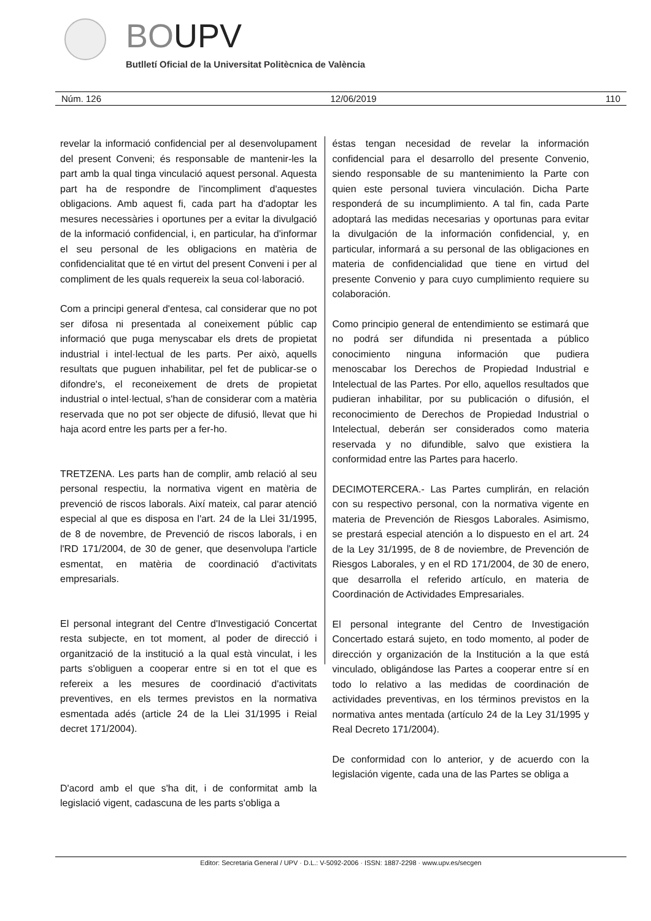BOUPV
Butlletí Oficial de la Universitat Politècnica de València
Núm. 126 12/06/2019 110
revelar la informació confidencial per al desenvolupament del present Conveni; és responsable de mantenir-les la part amb la qual tinga vinculació aquest personal. Aquesta part ha de respondre de l'incompliment d'aquestes obligacions. Amb aquest fi, cada part ha d'adoptar les mesures necessàries i oportunes per a evitar la divulgació de la informació confidencial, i, en particular, ha d'informar el seu personal de les obligacions en matèria de confidencialitat que té en virtut del present Conveni i per al compliment de les quals requereix la seua col·laboració.
Com a principi general d'entesa, cal considerar que no pot ser difosa ni presentada al coneixement públic cap informació que puga menyscabar els drets de propietat industrial i intel·lectual de les parts. Per això, aquells resultats que puguen inhabilitar, pel fet de publicar-se o difondre's, el reconeixement de drets de propietat industrial o intel·lectual, s'han de considerar com a matèria reservada que no pot ser objecte de difusió, llevat que hi haja acord entre les parts per a fer-ho.
TRETZENA. Les parts han de complir, amb relació al seu personal respectiu, la normativa vigent en matèria de prevenció de riscos laborals. Així mateix, cal parar atenció especial al que es disposa en l'art. 24 de la Llei 31/1995, de 8 de novembre, de Prevenció de riscos laborals, i en l'RD 171/2004, de 30 de gener, que desenvolupa l'article esmentat, en matèria de coordinació d'activitats empresarials.
El personal integrant del Centre d'Investigació Concertat resta subjecte, en tot moment, al poder de direcció i organització de la institució a la qual està vinculat, i les parts s'obliguen a cooperar entre si en tot el que es refereix a les mesures de coordinació d'activitats preventives, en els termes previstos en la normativa esmentada adés (article 24 de la Llei 31/1995 i Reial decret 171/2004).
D'acord amb el que s'ha dit, i de conformitat amb la legislació vigent, cadascuna de les parts s'obliga a
éstas tengan necesidad de revelar la información confidencial para el desarrollo del presente Convenio, siendo responsable de su mantenimiento la Parte con quien este personal tuviera vinculación. Dicha Parte responderá de su incumplimiento. A tal fin, cada Parte adoptará las medidas necesarias y oportunas para evitar la divulgación de la información confidencial, y, en particular, informará a su personal de las obligaciones en materia de confidencialidad que tiene en virtud del presente Convenio y para cuyo cumplimiento requiere su colaboración.
Como principio general de entendimiento se estimará que no podrá ser difundida ni presentada a público conocimiento ninguna información que pudiera menoscabar los Derechos de Propiedad Industrial e Intelectual de las Partes. Por ello, aquellos resultados que pudieran inhabilitar, por su publicación o difusión, el reconocimiento de Derechos de Propiedad Industrial o Intelectual, deberán ser considerados como materia reservada y no difundible, salvo que existiera la conformidad entre las Partes para hacerlo.
DECIMOTERCERA.- Las Partes cumplirán, en relación con su respectivo personal, con la normativa vigente en materia de Prevención de Riesgos Laborales. Asimismo, se prestará especial atención a lo dispuesto en el art. 24 de la Ley 31/1995, de 8 de noviembre, de Prevención de Riesgos Laborales, y en el RD 171/2004, de 30 de enero, que desarrolla el referido artículo, en materia de Coordinación de Actividades Empresariales.
El personal integrante del Centro de Investigación Concertado estará sujeto, en todo momento, al poder de dirección y organización de la Institución a la que está vinculado, obligándose las Partes a cooperar entre sí en todo lo relativo a las medidas de coordinación de actividades preventivas, en los términos previstos en la normativa antes mentada (artículo 24 de la Ley 31/1995 y Real Decreto 171/2004).
De conformidad con lo anterior, y de acuerdo con la legislación vigente, cada una de las Partes se obliga a
Editor: Secretaria General / UPV · D.L.: V-5092-2006 · ISSN: 1887-2298 · www.upv.es/secgen